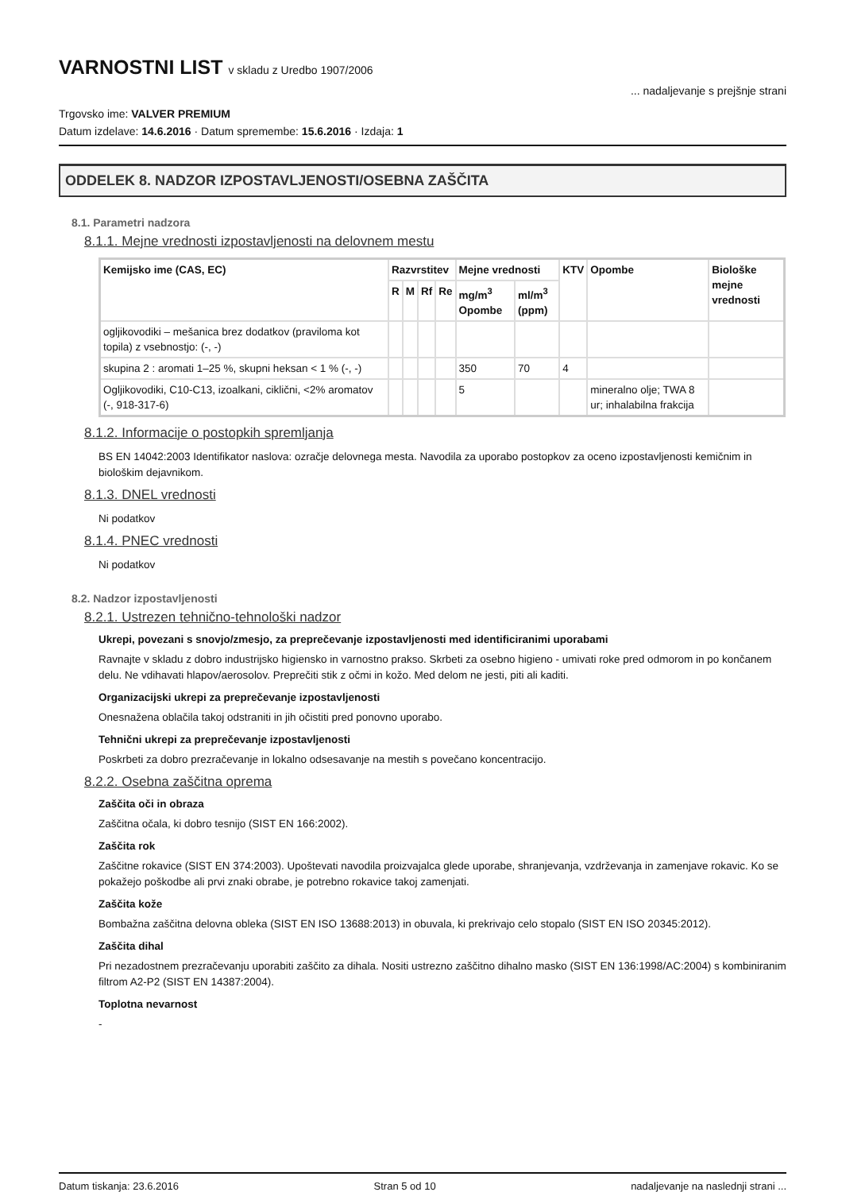VARNOSTNI LIST v skladu z Uredbo 1907/2006
... nadaljevanje s prejšnje strani
Trgovsko ime: VALVER PREMIUM
Datum izdelave: 14.6.2016 · Datum spremembe: 15.6.2016 · Izdaja: 1
ODDELEK 8. NADZOR IZPOSTAVLJENOSTI/OSEBNA ZAŠČITA
8.1. Parametri nadzora
8.1.1. Mejne vrednosti izpostavljenosti na delovnem mestu
| Kemijsko ime (CAS, EC) | Razvrstitev | | | | Mejne vrednosti | | KTV | Opombe | Biološke mejne vrednosti |
| --- | --- | --- | --- | --- | --- | --- | --- | --- | --- |
| | R | M | Rf | Re | mg/m<sup>3</sup> Opombe | ml/m<sup>3</sup> (ppm) | | | |
| ogljikovodiki – mešanica brez dodatkov (praviloma kot topila) z vsebnostjo: (-, -) | | | | | | | | | |
| skupina 2 : aromati 1–25 %, skupni heksan < 1 % (-, -) | | | | | 350 | 70 | 4 | | |
| Ogljikovodiki, C10-C13, izoalkani, ciklični, <2% aromatov (-, 918-317-6) | | | | | 5 | | | mineralno olje; TWA 8 ur; inhalabilna frakcija | |
8.1.2. Informacije o postopkih spremljanja
BS EN 14042:2003 Identifikator naslova: ozračje delovnega mesta. Navodila za uporabo postopkov za oceno izpostavljenosti kemičnim in biološkim dejavnikom.
8.1.3. DNEL vrednosti
Ni podatkov
8.1.4. PNEC vrednosti
Ni podatkov
8.2. Nadzor izpostavljenosti
8.2.1. Ustrezen tehnično-tehnološki nadzor
Ukrepi, povezani s snovjo/zmesjo, za preprečevanje izpostavljenosti med identificiranimi uporabami
Ravnajte v skladu z dobro industrijsko higiensko in varnostno prakso. Skrbeti za osebno higieno - umivati roke pred odmorom in po končanem delu. Ne vdihavati hlapov/aerosolov. Preprečiti stik z očmi in kožo. Med delom ne jesti, piti ali kaditi.
Organizacijski ukrepi za preprečevanje izpostavljenosti
Onesnažena oblačila takoj odstraniti in jih očistiti pred ponovno uporabo.
Tehnični ukrepi za preprečevanje izpostavljenosti
Poskrbeti za dobro prezračevanje in lokalno odsesavanje na mestih s povečano koncentracijo.
8.2.2. Osebna zaščitna oprema
Zaščita oči in obraza
Zaščitna očala, ki dobro tesnijo (SIST EN 166:2002).
Zaščita rok
Zaščitne rokavice (SIST EN 374:2003). Upoštevati navodila proizvajalca glede uporabe, shranjevanja, vzdrževanja in zamenjave rokavic. Ko se pokažejo poškodbe ali prvi znaki obrabe, je potrebno rokavice takoj zamenjati.
Zaščita kože
Bombažna zaščitna delovna obleka (SIST EN ISO 13688:2013) in obuvala, ki prekrivajo celo stopalo (SIST EN ISO 20345:2012).
Zaščita dihal
Pri nezadostnem prezračevanju uporabiti zaščito za dihala. Nositi ustrezno zaščitno dihalno masko (SIST EN 136:1998/AC:2004) s kombiniranim filtrom A2-P2 (SIST EN 14387:2004).
Toplotna nevarnost
-
Datum tiskanja: 23.6.2016 Stran 5 od 10 nadaljevanje na naslednji strani ...